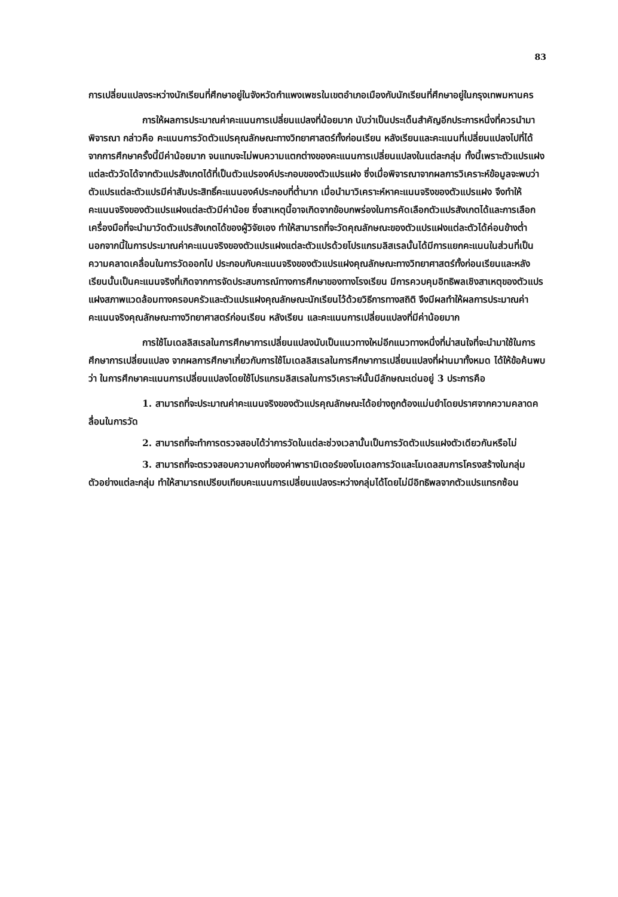83
การเปลี่ยนแปลงระหว่างนักเรียนที่ศึกษาอยู่ในจังหวัดกำแพงเพชรในเขตอำเภอเมืองกับนักเรียนที่ศึกษาอยู่ในกรุงเทพมหานคร
การให้ผลการประมาณค่าคะแนนการเปลี่ยนแปลงที่น้อยมาก นับว่าเป็นประเด็นสำคัญอีกประการหนึ่งที่ควรนำมาพิจารณา กล่าวคือ คะแนนการวัดตัวแปรคุณลักษณะทางวิทยาศาสตร์ทั้งก่อนเรียน หลังเรียนและคะแนนที่เปลี่ยนแปลงไปที่ได้จากการศึกษาครั้งนี้มีค่าน้อยมาก จนแทบจะไม่พบความแตกต่างของคะแนนการเปลี่ยนแปลงในแต่ละกลุ่ม ทั้งนี้เพราะตัวแปรแฝงแต่ละตัววัดได้จากตัวแปรสังเกตได้ที่เป็นตัวแปรองค์ประกอบของตัวแปรแฝง ซึ่งเมื่อพิจารณาจากผลการวิเคราะห์ข้อมูลจะพบว่าตัวแปรแต่ละตัวแปรมีค่าสัมประสิทธิ์คะแนนองค์ประกอบที่ต่ำมาก เมื่อนำมาวิเคราะห์หาคะแนนจริงของตัวแปรแฝง จึงทำให้คะแนนจริงของตัวแปรแฝงแต่ละตัวมีค่าน้อย ซึ่งสาเหตุนี้อาจเกิดจากข้อบกพร่องในการคัดเลือกตัวแปรสังเกตได้และการเลือกเครื่องมือที่จะนำมาวัดตัวแปรสังเกตได้ของผู้วิจัยเอง ทำให้สามารถที่จะวัดคุณลักษณะของตัวแปรแฝงแต่ละตัวได้ค่อนข้างต่ำ นอกจากนี้ในการประมาณค่าคะแนนจริงของตัวแปรแฝงแต่ละตัวแปรด้วยโปรแกรมลิสเรลนั้นได้มีการแยกคะแนนในส่วนที่เป็นความคลาดเคลื่อนในการวัดออกไป ประกอบกับคะแนนจริงของตัวแปรแฝงคุณลักษณะทางวิทยาศาสตร์ทั้งก่อนเรียนและหลังเรียนนั้นเป็นคะแนนจริงที่เกิดจากการจัดประสบการณ์ทางการศึกษาของทางโรงเรียน มีการควบคุมอิทธิพลเชิงสาเหตุของตัวแปรแฝงสภาพแวดล้อมทางครอบครัวและตัวแปรแฝงคุณลักษณะนักเรียนไว้ด้วยวิธีการทางสถิติ จึงมีผลทำให้ผลการประมาณค่าคะแนนจริงคุณลักษณะทางวิทยาศาสตร์ก่อนเรียน หลังเรียน และคะแนนการเปลี่ยนแปลงที่มีค่าน้อยมาก
การใช้โมเดลลิสเรลในการศึกษาการเปลี่ยนแปลงนับเป็นแนวทางใหม่อีกแนวทางหนึ่งที่น่าสนใจที่จะนำมาใช้ในการศึกษาการเปลี่ยนแปลง จากผลการศึกษาเกี่ยวกับการใช้โมเดลลิสเรลในการศึกษาการเปลี่ยนแปลงที่ผ่านมาทั้งหมด ได้ให้ข้อค้นพบว่า ในการศึกษาคะแนนการเปลี่ยนแปลงโดยใช้โปรแกรมลิสเรลในการวิเคราะห์นั้นมีลักษณะเด่นอยู่ 3 ประการคือ
1. สามารถที่จะประมาณค่าคะแนนจริงของตัวแปรคุณลักษณะได้อย่างถูกต้องแม่นยำโดยปราศจากความคลาดคลื่อนในการวัด
2. สามารถที่จะทำการตรวจสอบได้ว่าการวัดในแต่ละช่วงเวลานั้นเป็นการวัดตัวแปรแฝงตัวเดียวกันหรือไม่
3. สามารถที่จะตรวจสอบความคงที่ของค่าพารามิเตอร์ของโมเดลการวัดและโมเดลสมการโครงสร้างในกลุ่มตัวอย่างแต่ละกลุ่ม ทำให้สามารถเปรียบเทียบคะแนนการเปลี่ยนแปลงระหว่างกลุ่มได้โดยไม่มีอิทธิพลจากตัวแปรแทรกซ้อน